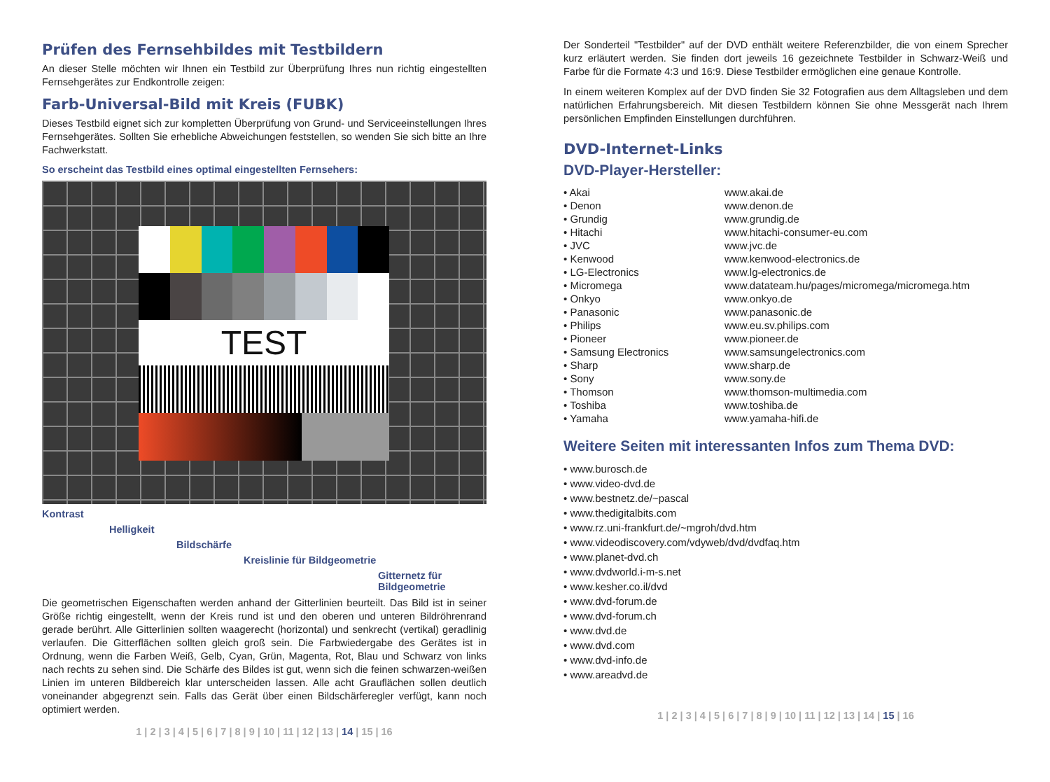Prüfen des Fernsehbildes mit Testbildern
An dieser Stelle möchten wir Ihnen ein Testbild zur Überprüfung Ihres nun richtig eingestellten Fernsehgerätes zur Endkontrolle zeigen:
Farb-Universal-Bild mit Kreis (FUBK)
Dieses Testbild eignet sich zur kompletten Überprüfung von Grund- und Serviceeinstellungen Ihres Fernsehgerätes. Sollten Sie erhebliche Abweichungen feststellen, so wenden Sie sich bitte an Ihre Fachwerkstatt.
So erscheint das Testbild eines optimal eingestellten Fernsehers:
TEST
Kontrast
Helligkeit
Bildschärfe
Kreislinie für Bildgeometrie
Gitternetz für Bildgeometrie
Die geometrischen Eigenschaften werden anhand der Gitterlinien beurteilt. Das Bild ist in seiner Größe richtig eingestellt, wenn der Kreis rund ist und den oberen und unteren Bildröhrenrand gerade berührt. Alle Gitterlinien sollten waagerecht (horizontal) und senkrecht (vertikal) geradlinig verlaufen. Die Gitterflächen sollten gleich groß sein. Die Farbwiedergabe des Gerätes ist in Ordnung, wenn die Farben Weiß, Gelb, Cyan, Grün, Magenta, Rot, Blau und Schwarz von links nach rechts zu sehen sind. Die Schärfe des Bildes ist gut, wenn sich die feinen schwarzen-weißen Linien im unteren Bildbereich klar unterscheiden lassen. Alle acht Grauflächen sollen deutlich voneinander abgegrenzt sein. Falls das Gerät über einen Bildschärferegler verfügt, kann noch optimiert werden.
1 | 2 | 3 | 4 | 5 | 6 | 7 | 8 | 9 | 10 | 11 | 12 | 13 | 14 | 15 | 16
Der Sonderteil "Testbilder" auf der DVD enthält weitere Referenzbilder, die von einem Sprecher kurz erläutert werden. Sie finden dort jeweils 16 gezeichnete Testbilder in Schwarz-Weiß und Farbe für die Formate 4:3 und 16:9. Diese Testbilder ermöglichen eine genaue Kontrolle.
In einem weiteren Komplex auf der DVD finden Sie 32 Fotografien aus dem Alltagsleben und dem natürlichen Erfahrungsbereich. Mit diesen Testbildern können Sie ohne Messgerät nach Ihrem persönlichen Empfinden Einstellungen durchführen.
DVD-Internet-Links
DVD-Player-Hersteller:
| • Akai | www.akai.de |
| • Denon | www.denon.de |
| • Grundig | www.grundig.de |
| • Hitachi | www.hitachi-consumer-eu.com |
| • JVC | www.jvc.de |
| • Kenwood | www.kenwood-electronics.de |
| • LG-Electronics | www.lg-electronics.de |
| • Micromega | www.datateam.hu/pages/micromega/micromega.htm |
| • Onkyo | www.onkyo.de |
| • Panasonic | www.panasonic.de |
| • Philips | www.eu.sv.philips.com |
| • Pioneer | www.pioneer.de |
| • Samsung Electronics | www.samsungelectronics.com |
| • Sharp | www.sharp.de |
| • Sony | www.sony.de |
| • Thomson | www.thomson-multimedia.com |
| • Toshiba | www.toshiba.de |
| • Yamaha | www.yamaha-hifi.de |
Weitere Seiten mit interessanten Infos zum Thema DVD:
• www.burosch.de
• www.video-dvd.de
• www.bestnetz.de/~pascal
• www.thedigitalbits.com
• www.rz.uni-frankfurt.de/~mgroh/dvd.htm
• www.videodiscovery.com/vdyweb/dvd/dvdfaq.htm
• www.planet-dvd.ch
• www.dvdworld.i-m-s.net
• www.kesher.co.il/dvd
• www.dvd-forum.de
• www.dvd-forum.ch
• www.dvd.de
• www.dvd.com
• www.dvd-info.de
• www.areadvd.de
1 | 2 | 3 | 4 | 5 | 6 | 7 | 8 | 9 | 10 | 11 | 12 | 13 | 14 | 15 | 16